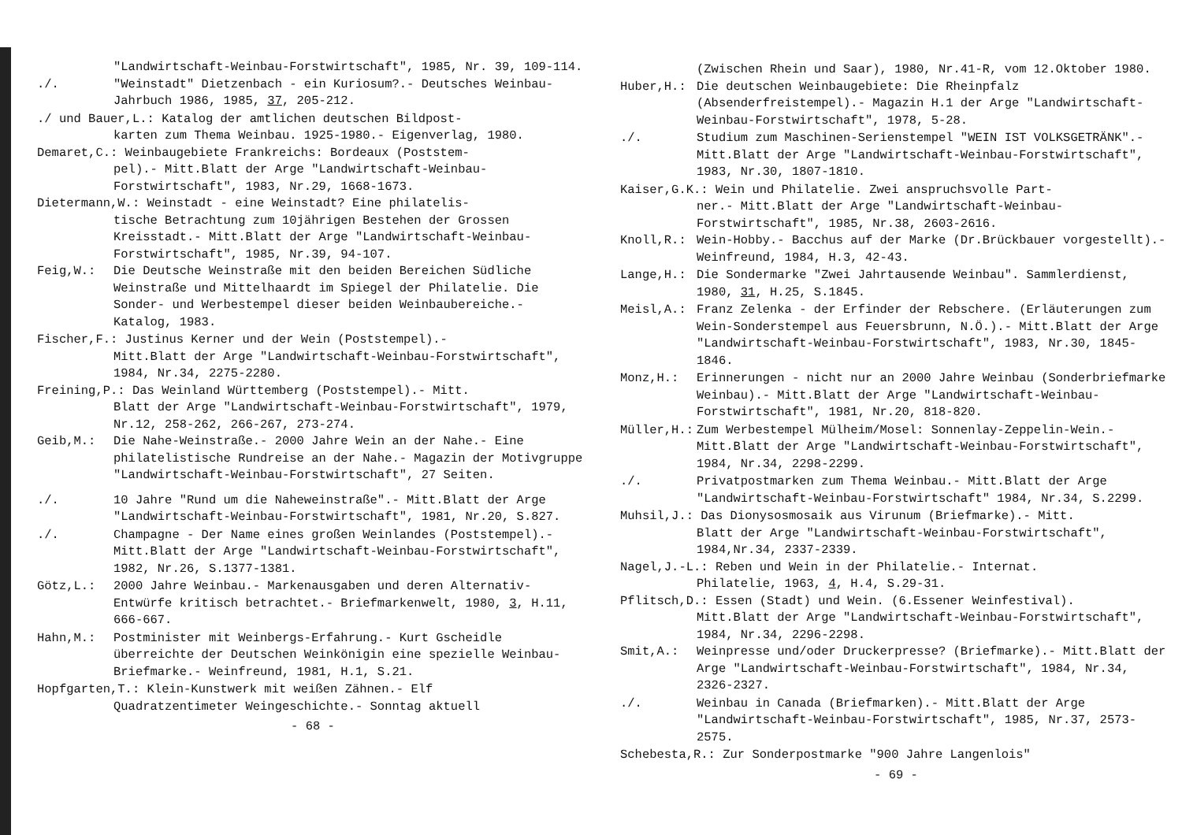"Landwirtschaft-Weinbau-Forstwirtschaft", 1985, Nr. 39, 109-114.
./. "Weinstadt" Dietzenbach - ein Kuriosum?.- Deutsches Weinbau-Jahrbuch 1986, 1985, 37, 205-212.
./ und Bauer,L.: Katalog der amtlichen deutschen Bildpost-
karten zum Thema Weinbau. 1925-1980.- Eigenverlag, 1980.
Demaret,C.: Weinbaugebiete Frankreichs: Bordeaux (Poststem-
pel).- Mitt.Blatt der Arge "Landwirtschaft-Weinbau-Forstwirtschaft", 1983, Nr.29, 1668-1673.
Dietermann,W.: Weinstadt - eine Weinstadt? Eine philatelis-
tische Betrachtung zum 10jährigen Bestehen der Grossen Kreisstadt.- Mitt.Blatt der Arge "Landwirtschaft-Weinbau-Forstwirtschaft", 1985, Nr.39, 94-107.
Feig,W.: Die Deutsche Weinstraße mit den beiden Bereichen Südliche Weinstraße und Mittelhaardt im Spiegel der Philatelie. Die Sonder- und Werbestempel dieser beiden Weinbaubereiche.- Katalog, 1983.
Fischer,F.: Justinus Kerner und der Wein (Poststempel).-
Mitt.Blatt der Arge "Landwirtschaft-Weinbau-Forstwirtschaft", 1984, Nr.34, 2275-2280.
Freining,P.: Das Weinland Württemberg (Poststempel).- Mitt.
Blatt der Arge "Landwirtschaft-Weinbau-Forstwirtschaft", 1979, Nr.12, 258-262, 266-267, 273-274.
Geib,M.: Die Nahe-Weinstraße.- 2000 Jahre Wein an der Nahe.- Eine philatelistische Rundreise an der Nahe.- Magazin der Motivgruppe "Landwirtschaft-Weinbau-Forstwirtschaft", 27 Seiten.
./. 10 Jahre "Rund um die Naheweinstraße".- Mitt.Blatt der Arge "Landwirtschaft-Weinbau-Forstwirtschaft", 1981, Nr.20, S.827.
./. Champagne - Der Name eines großen Weinlandes (Poststempel).- Mitt.Blatt der Arge "Landwirtschaft-Weinbau-Forstwirtschaft", 1982, Nr.26, S.1377-1381.
Götz,L.: 2000 Jahre Weinbau.- Markenausgaben und deren Alternativ-Entwürfe kritisch betrachtet.- Briefmarkenwelt, 1980, 3, H.11, 666-667.
Hahn,M.: Postminister mit Weinbergs-Erfahrung.- Kurt Gscheidle überreichte der Deutschen Weinkönigin eine spezielle Weinbau-Briefmarke.- Weinfreund, 1981, H.1, S.21.
Hopfgarten,T.: Klein-Kunstwerk mit weißen Zähnen.- Elf
Quadratzentimeter Weingeschichte.- Sonntag aktuell
- 68 -
(Zwischen Rhein und Saar), 1980, Nr.41-R, vom 12.Oktober 1980.
Huber,H.: Die deutschen Weinbaugebiete: Die Rheinpfalz (Absenderfreistempel).- Magazin H.1 der Arge "Landwirtschaft-Weinbau-Forstwirtschaft", 1978, 5-28.
./. Studium zum Maschinen-Serienstempel "WEIN IST VOLKSGETRÄNK".- Mitt.Blatt der Arge "Landwirtschaft-Weinbau-Forstwirtschaft", 1983, Nr.30, 1807-1810.
Kaiser,G.K.: Wein und Philatelie. Zwei anspruchsvolle Part-
ner.- Mitt.Blatt der Arge "Landwirtschaft-Weinbau-Forstwirtschaft", 1985, Nr.38, 2603-2616.
Knoll,R.: Wein-Hobby.- Bacchus auf der Marke (Dr.Brückbauer vorgestellt).- Weinfreund, 1984, H.3, 42-43.
Lange,H.: Die Sondermarke "Zwei Jahrtausende Weinbau". Sammlerdienst, 1980, 31, H.25, S.1845.
Meisl,A.: Franz Zelenka - der Erfinder der Rebschere. (Erläuterungen zum Wein-Sonderstempel aus Feuersbrunn, N.Ö.).- Mitt.Blatt der Arge "Landwirtschaft-Weinbau-Forstwirtschaft", 1983, Nr.30, 1845-1846.
Monz,H.: Erinnerungen - nicht nur an 2000 Jahre Weinbau (Sonderbriefmarke Weinbau).- Mitt.Blatt der Arge "Landwirtschaft-Weinbau-Forstwirtschaft", 1981, Nr.20, 818-820.
Müller,H.: Zum Werbestempel Mülheim/Mosel: Sonnenlay-Zeppelin-Wein.- Mitt.Blatt der Arge "Landwirtschaft-Weinbau-Forstwirtschaft", 1984, Nr.34, 2298-2299.
./. Privatpostmarken zum Thema Weinbau.- Mitt.Blatt der Arge "Landwirtschaft-Weinbau-Forstwirtschaft" 1984, Nr.34, S.2299.
Muhsil,J.: Das Dionysosmosaik aus Virunum (Briefmarke).- Mitt.
Blatt der Arge "Landwirtschaft-Weinbau-Forstwirtschaft", 1984,Nr.34, 2337-2339.
Nagel,J.-L.: Reben und Wein in der Philatelie.- Internat.
Philatelie, 1963, 4, H.4, S.29-31.
Pflitsch,D.: Essen (Stadt) und Wein. (6.Essener Weinfestival).
Mitt.Blatt der Arge "Landwirtschaft-Weinbau-Forstwirtschaft", 1984, Nr.34, 2296-2298.
Smit,A.: Weinpresse und/oder Druckerpresse? (Briefmarke).- Mitt.Blatt der Arge "Landwirtschaft-Weinbau-Forstwirtschaft", 1984, Nr.34, 2326-2327.
./. Weinbau in Canada (Briefmarken).- Mitt.Blatt der Arge "Landwirtschaft-Weinbau-Forstwirtschaft", 1985, Nr.37, 2573-2575.
Schebesta,R.: Zur Sonderpostmarke "900 Jahre Langenlois"
- 69 -